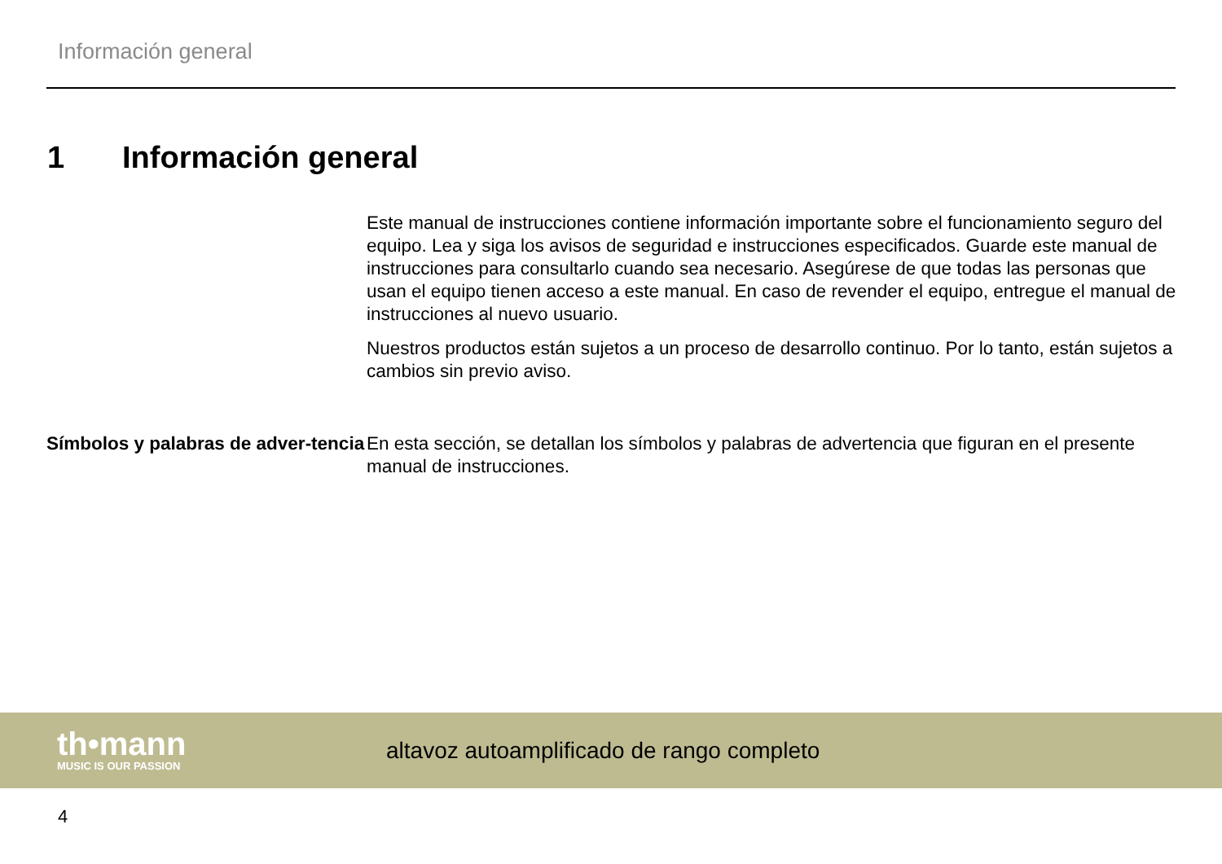Información general
1 Información general
Este manual de instrucciones contiene información importante sobre el funcionamiento seguro del equipo. Lea y siga los avisos de seguridad e instrucciones especificados. Guarde este manual de instrucciones para consultarlo cuando sea necesario. Asegúrese de que todas las personas que usan el equipo tienen acceso a este manual. En caso de revender el equipo, entregue el manual de instrucciones al nuevo usuario.
Nuestros productos están sujetos a un proceso de desarrollo continuo. Por lo tanto, están sujetos a cambios sin previo aviso.
Símbolos y palabras de adver-tencia
En esta sección, se detallan los símbolos y palabras de advertencia que figuran en el presente manual de instrucciones.
th•mann
MUSIC IS OUR PASSION
altavoz autoamplificado de rango completo
4